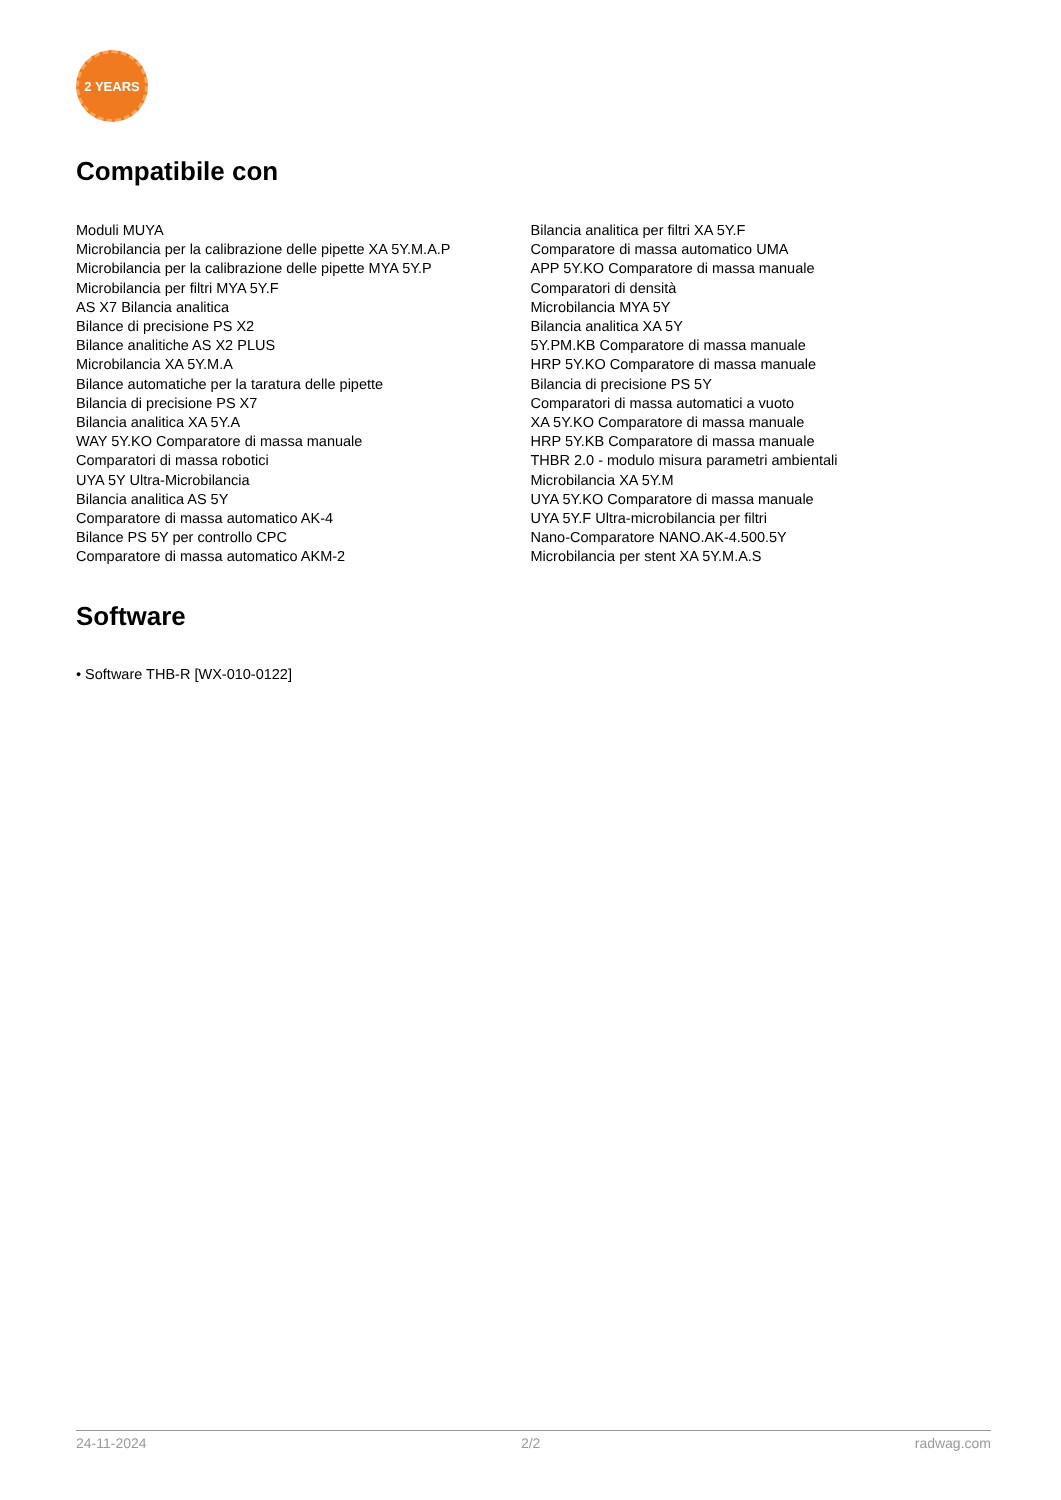2 YEARS
Compatibile con
Moduli MUYA
Microbilancia per la calibrazione delle pipette XA 5Y.M.A.P
Microbilancia per la calibrazione delle pipette MYA 5Y.P
Microbilancia per filtri MYA 5Y.F
AS X7 Bilancia analitica
Bilance di precisione PS X2
Bilance analitiche AS X2 PLUS
Microbilancia XA 5Y.M.A
Bilance automatiche per la taratura delle pipette
Bilancia di precisione PS X7
Bilancia analitica XA 5Y.A
WAY 5Y.KO Comparatore di massa manuale
Comparatori di massa robotici
UYA 5Y Ultra-Microbilancia
Bilancia analitica AS 5Y
Comparatore di massa automatico AK-4
Bilance PS 5Y per controllo CPC
Comparatore di massa automatico AKM-2
Bilancia analitica per filtri XA 5Y.F
Comparatore di massa automatico UMA
APP 5Y.KO Comparatore di massa manuale
Comparatori di densità
Microbilancia MYA 5Y
Bilancia analitica XA 5Y
5Y.PM.KB Comparatore di massa manuale
HRP 5Y.KO Comparatore di massa manuale
Bilancia di precisione PS 5Y
Comparatori di massa automatici a vuoto
XA 5Y.KO Comparatore di massa manuale
HRP 5Y.KB Comparatore di massa manuale
THBR 2.0 - modulo misura parametri ambientali
Microbilancia XA 5Y.M
UYA 5Y.KO Comparatore di massa manuale
UYA 5Y.F Ultra-microbilancia per filtri
Nano-Comparatore NANO.AK-4.500.5Y
Microbilancia per stent XA 5Y.M.A.S
Software
• Software THB-R [WX-010-0122]
24-11-2024 2/2 radwag.com